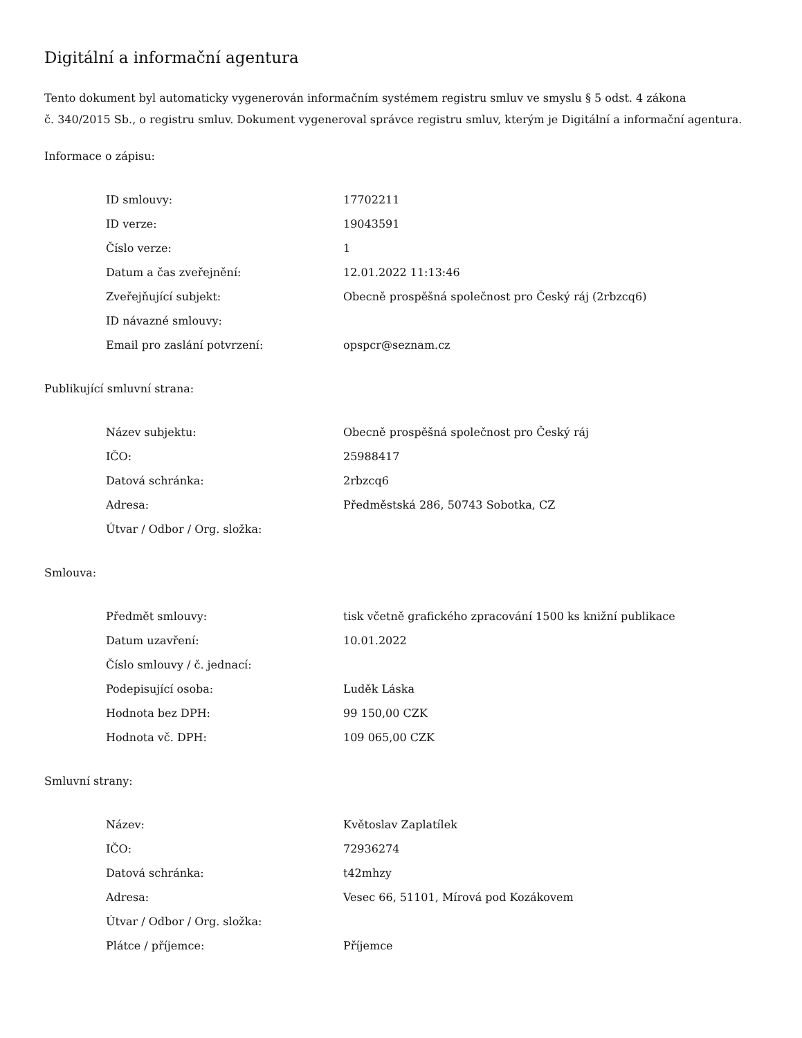Digitální a informační agentura
Tento dokument byl automaticky vygenerován informačním systémem registru smluv ve smyslu § 5 odst. 4 zákona
č. 340/2015 Sb., o registru smluv. Dokument vygeneroval správce registru smluv, kterým je Digitální a informační agentura.
Informace o zápisu:
| ID smlouvy: | 17702211 |
| ID verze: | 19043591 |
| Číslo verze: | 1 |
| Datum a čas zveřejnění: | 12.01.2022 11:13:46 |
| Zveřejňující subjekt: | Obecně prospěšná společnost pro Český ráj (2rbzcq6) |
| ID návazné smlouvy: | |
| Email pro zaslání potvrzení: | opspcr@seznam.cz |
Publikující smluvní strana:
| Název subjektu: | Obecně prospěšná společnost pro Český ráj |
| IČO: | 25988417 |
| Datová schránka: | 2rbzcq6 |
| Adresa: | Předměstská 286, 50743 Sobotka, CZ |
| Útvar / Odbor / Org. složka: | |
Smlouva:
| Předmět smlouvy: | tisk včetně grafického zpracování 1500 ks knižní publikace |
| Datum uzavření: | 10.01.2022 |
| Číslo smlouvy / č. jednací: | |
| Podepisující osoba: | Luděk Láska |
| Hodnota bez DPH: | 99 150,00 CZK |
| Hodnota vč. DPH: | 109 065,00 CZK |
Smluvní strany:
| Název: | Květoslav Zaplatílek |
| IČO: | 72936274 |
| Datová schránka: | t42mhzy |
| Adresa: | Vesec 66, 51101, Mírová pod Kozákovem |
| Útvar / Odbor / Org. složka: | |
| Plátce / příjemce: | Příjemce |